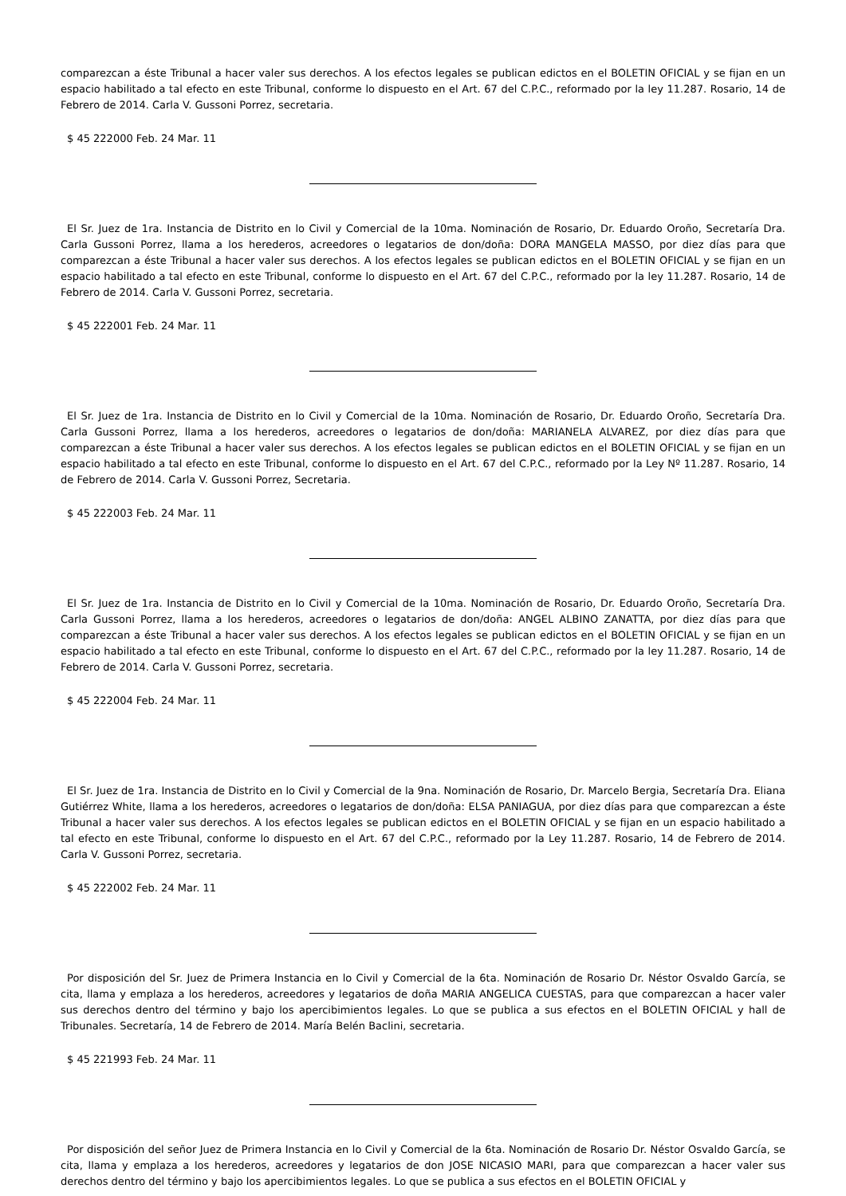comparezcan a éste Tribunal a hacer valer sus derechos. A los efectos legales se publican edictos en el BOLETIN OFICIAL y se fijan en un espacio habilitado a tal efecto en este Tribunal, conforme lo dispuesto en el Art. 67 del C.P.C., reformado por la ley 11.287. Rosario, 14 de Febrero de 2014. Carla V. Gussoni Porrez, secretaria.
$ 45 222000 Feb. 24 Mar. 11
El Sr. Juez de 1ra. Instancia de Distrito en lo Civil y Comercial de la 10ma. Nominación de Rosario, Dr. Eduardo Oroño, Secretaría Dra. Carla Gussoni Porrez, llama a los herederos, acreedores o legatarios de don/doña: DORA MANGELA MASSO, por diez días para que comparezcan a éste Tribunal a hacer valer sus derechos. A los efectos legales se publican edictos en el BOLETIN OFICIAL y se fijan en un espacio habilitado a tal efecto en este Tribunal, conforme lo dispuesto en el Art. 67 del C.P.C., reformado por la ley 11.287. Rosario, 14 de Febrero de 2014. Carla V. Gussoni Porrez, secretaria.
$ 45 222001 Feb. 24 Mar. 11
El Sr. Juez de 1ra. Instancia de Distrito en lo Civil y Comercial de la 10ma. Nominación de Rosario, Dr. Eduardo Oroño, Secretaría Dra. Carla Gussoni Porrez, llama a los herederos, acreedores o legatarios de don/doña: MARIANELA ALVAREZ, por diez días para que comparezcan a éste Tribunal a hacer valer sus derechos. A los efectos legales se publican edictos en el BOLETIN OFICIAL y se fijan en un espacio habilitado a tal efecto en este Tribunal, conforme lo dispuesto en el Art. 67 del C.P.C., reformado por la Ley Nº 11.287. Rosario, 14 de Febrero de 2014. Carla V. Gussoni Porrez, Secretaria.
$ 45 222003 Feb. 24 Mar. 11
El Sr. Juez de 1ra. Instancia de Distrito en lo Civil y Comercial de la 10ma. Nominación de Rosario, Dr. Eduardo Oroño, Secretaría Dra. Carla Gussoni Porrez, llama a los herederos, acreedores o legatarios de don/doña: ANGEL ALBINO ZANATTA, por diez días para que comparezcan a éste Tribunal a hacer valer sus derechos. A los efectos legales se publican edictos en el BOLETIN OFICIAL y se fijan en un espacio habilitado a tal efecto en este Tribunal, conforme lo dispuesto en el Art. 67 del C.P.C., reformado por la ley 11.287. Rosario, 14 de Febrero de 2014. Carla V. Gussoni Porrez, secretaria.
$ 45 222004 Feb. 24 Mar. 11
El Sr. Juez de 1ra. Instancia de Distrito en lo Civil y Comercial de la 9na. Nominación de Rosario, Dr. Marcelo Bergia, Secretaría Dra. Eliana Gutiérrez White, llama a los herederos, acreedores o legatarios de don/doña: ELSA PANIAGUA, por diez días para que comparezcan a éste Tribunal a hacer valer sus derechos. A los efectos legales se publican edictos en el BOLETIN OFICIAL y se fijan en un espacio habilitado a tal efecto en este Tribunal, conforme lo dispuesto en el Art. 67 del C.P.C., reformado por la Ley 11.287. Rosario, 14 de Febrero de 2014. Carla V. Gussoni Porrez, secretaria.
$ 45 222002 Feb. 24 Mar. 11
Por disposición del Sr. Juez de Primera Instancia en lo Civil y Comercial de la 6ta. Nominación de Rosario Dr. Néstor Osvaldo García, se cita, llama y emplaza a los herederos, acreedores y legatarios de doña MARIA ANGELICA CUESTAS, para que comparezcan a hacer valer sus derechos dentro del término y bajo los apercibimientos legales. Lo que se publica a sus efectos en el BOLETIN OFICIAL y hall de Tribunales. Secretaría, 14 de Febrero de 2014. María Belén Baclini, secretaria.
$ 45 221993 Feb. 24 Mar. 11
Por disposición del señor Juez de Primera Instancia en lo Civil y Comercial de la 6ta. Nominación de Rosario Dr. Néstor Osvaldo García, se cita, llama y emplaza a los herederos, acreedores y legatarios de don JOSE NICASIO MARI, para que comparezcan a hacer valer sus derechos dentro del término y bajo los apercibimientos legales. Lo que se publica a sus efectos en el BOLETIN OFICIAL y